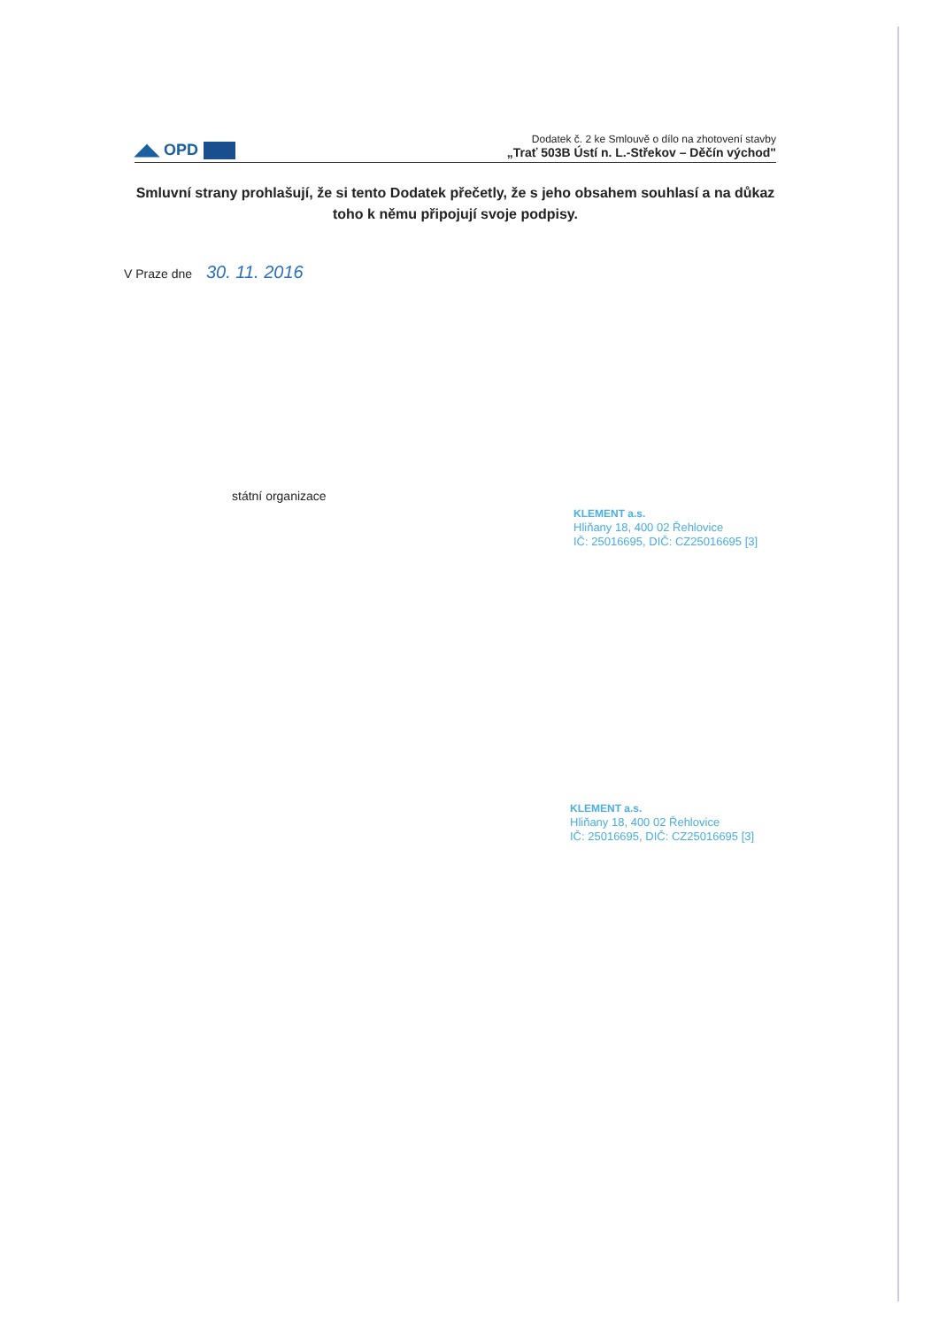◢◣ OPD
Dodatek č. 2 ke Smlouvě o dílo na zhotovení stavby
„Trať 503B Ústí n. L.-Střekov – Děčín východ"
Smluvní strany prohlašují, že si tento Dodatek přečetly, že s jeho obsahem souhlasí a na důkaz toho k němu připojují svoje podpisy.
V Praze dne 30. 11. 2016
státní organizace
KLEMENT a.s.
Hliňany 18, 400 02 Řehlovice
IČ: 25016695, DIČ: CZ25016695 [3]
KLEMENT a.s.
Hliňany 18, 400 02 Řehlovice
IČ: 25016695, DIČ: CZ25016695 [3]